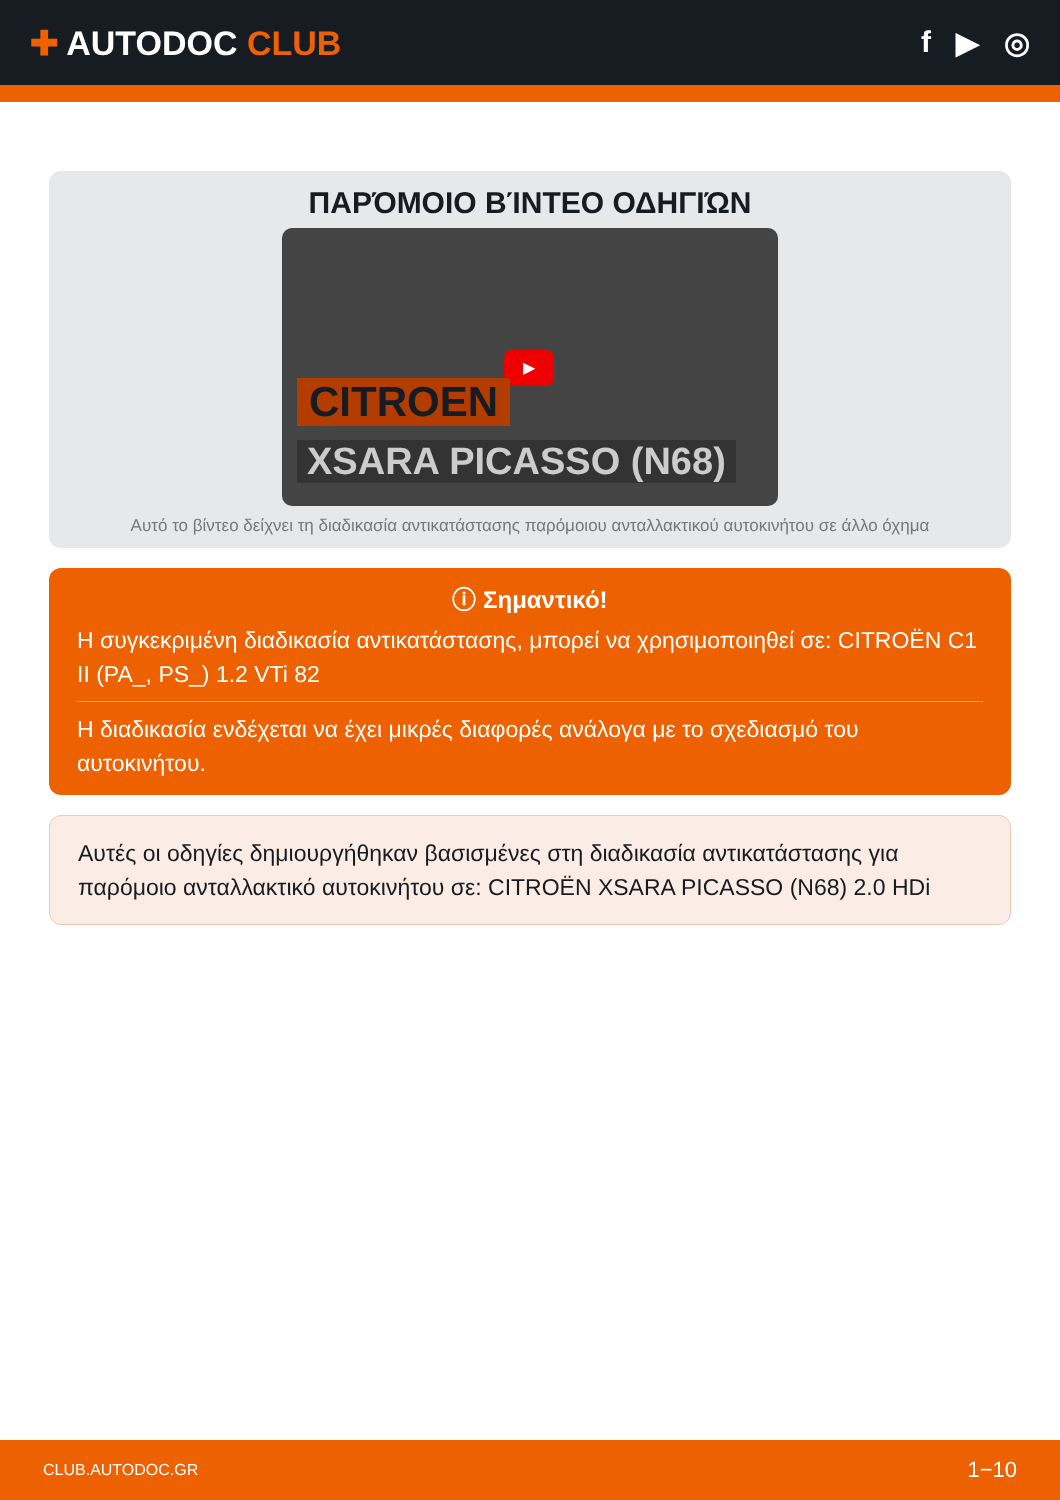✚ AUTODOC CLUB f ▶ ◎
ΠΑΡΌΜΟΙΟ ΒΊΝΤΕΟ ΟΔΗΓΙΏΝ
▶
CITROEN
XSARA PICASSO (N68)
Αυτό το βίντεο δείχνει τη διαδικασία αντικατάστασης παρόμοιου ανταλλακτικού αυτοκινήτου σε άλλο όχημα
ⓘ Σημαντικό!
Η συγκεκριμένη διαδικασία αντικατάστασης, μπορεί να χρησιμοποιηθεί σε: CITROËN C1 II (PA_, PS_) 1.2 VTi 82
Η διαδικασία ενδέχεται να έχει μικρές διαφορές ανάλογα με το σχεδιασμό του αυτοκινήτου.
Αυτές οι οδηγίες δημιουργήθηκαν βασισμένες στη διαδικασία αντικατάστασης για παρόμοιο ανταλλακτικό αυτοκινήτου σε: CITROËN XSARA PICASSO (N68) 2.0 HDi
CLUB.AUTODOC.GR 1−10